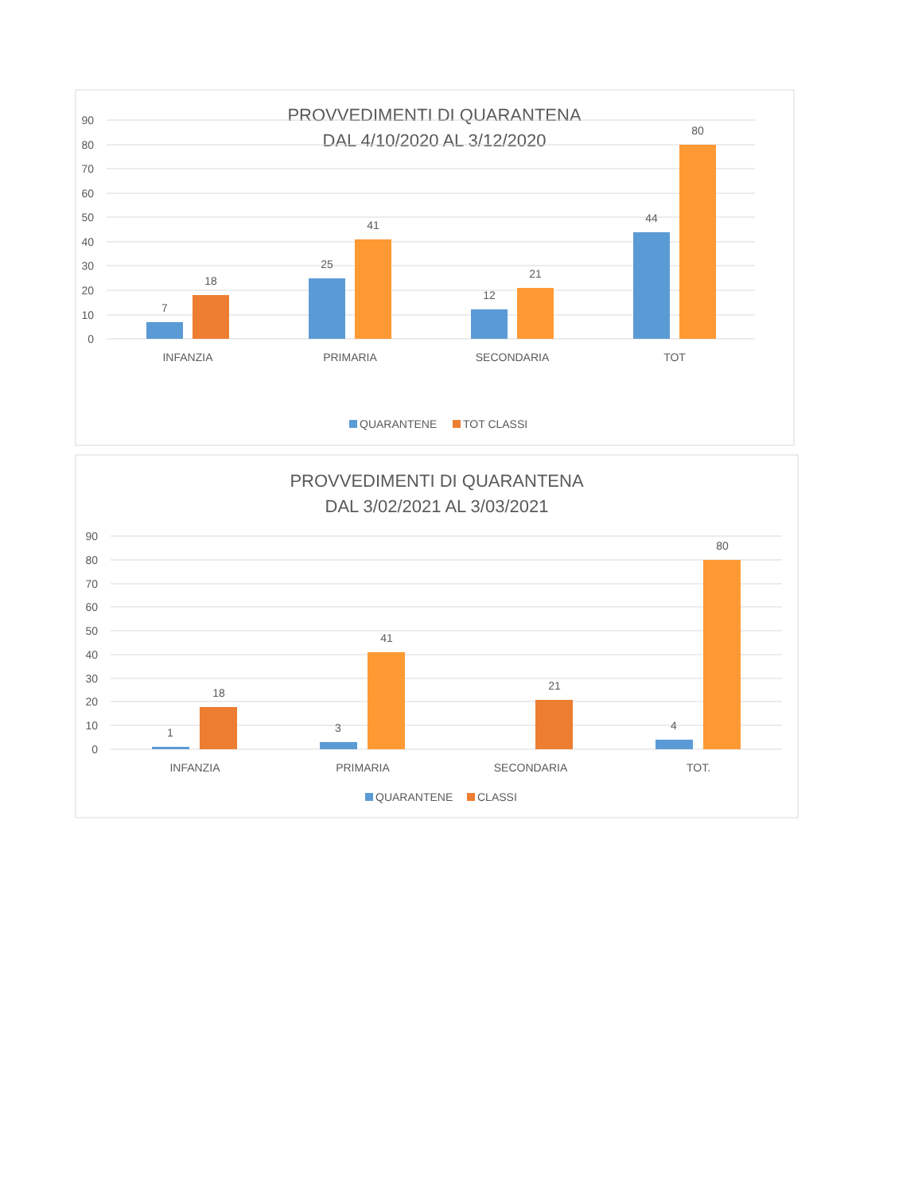PROVVEDIMENTI DI QUARANTENA
DAL 4/10/2020 AL 3/12/2020
90
80
70
60
50
40
30
20
10
0
7
18
25
41
12
21
44
80
INFANZIA
PRIMARIA
SECONDARIA
TOT
QUARANTENE
TOT CLASSI
PROVVEDIMENTI DI QUARANTENA
DAL 3/02/2021 AL 3/03/2021
90
80
70
60
50
40
30
20
10
0
1
18
3
41
21
4
80
INFANZIA
PRIMARIA
SECONDARIA
TOT.
QUARANTENE
CLASSI